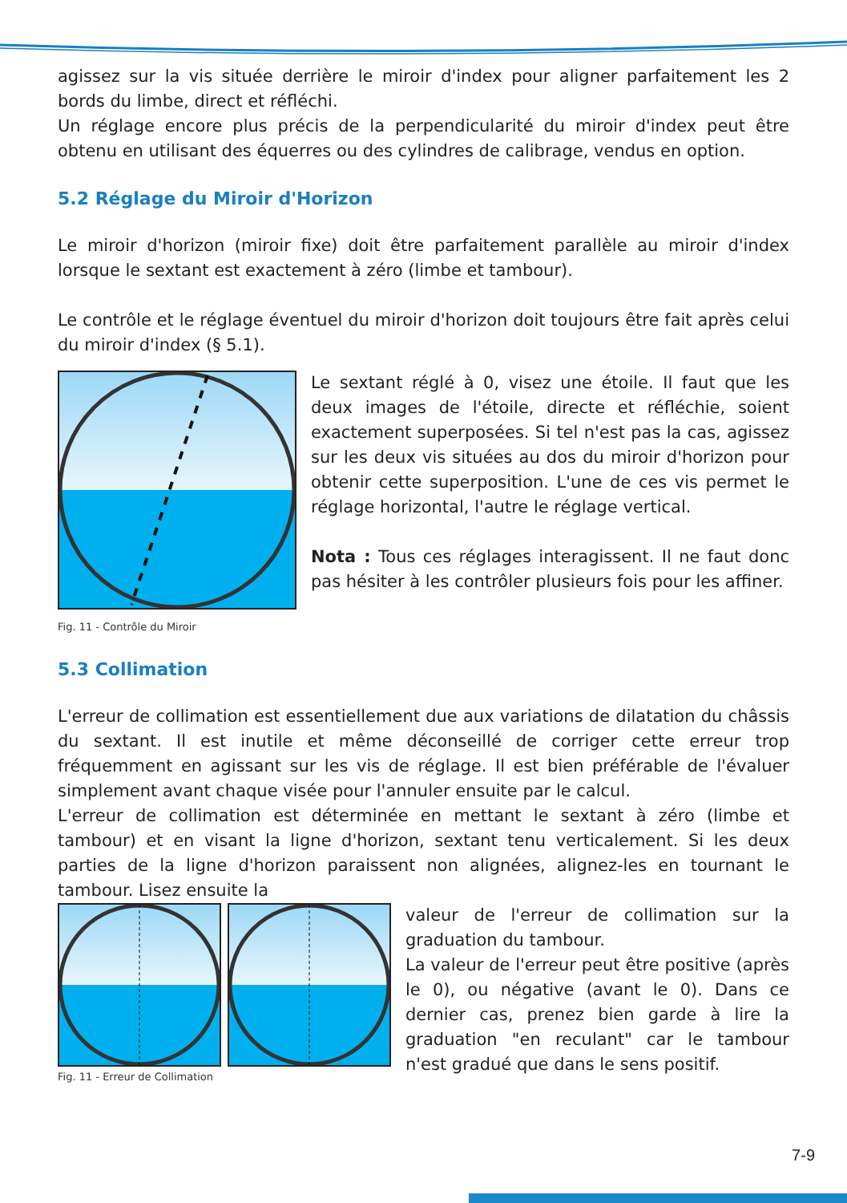agissez sur la vis située derrière le miroir d'index pour aligner parfaitement les 2 bords du limbe, direct et réfléchi.
Un réglage encore plus précis de la perpendicularité du miroir d'index peut être obtenu en utilisant des équerres ou des cylindres de calibrage, vendus en option.
5.2 Réglage du Miroir d'Horizon
Le miroir d'horizon (miroir fixe) doit être parfaitement parallèle au miroir d'index lorsque le sextant est exactement à zéro (limbe et tambour).
Le contrôle et le réglage éventuel du miroir d'horizon doit toujours être fait après celui du miroir d'index (§ 5.1).
Fig. 11 - Contrôle du Miroir
Le sextant réglé à 0, visez une étoile. Il faut que les deux images de l'étoile, directe et réfléchie, soient exactement superposées. Si tel n'est pas la cas, agissez sur les deux vis situées au dos du miroir d'horizon pour obtenir cette superposition. L'une de ces vis permet le réglage horizontal, l'autre le réglage vertical.
Nota : Tous ces réglages interagissent. Il ne faut donc pas hésiter à les contrôler plusieurs fois pour les affiner.
5.3 Collimation
L'erreur de collimation est essentiellement due aux variations de dilatation du châssis du sextant. Il est inutile et même déconseillé de corriger cette erreur trop fréquemment en agissant sur les vis de réglage. Il est bien préférable de l'évaluer simplement avant chaque visée pour l'annuler ensuite par le calcul.
L'erreur de collimation est déterminée en mettant le sextant à zéro (limbe et tambour) et en visant la ligne d'horizon, sextant tenu verticalement. Si les deux parties de la ligne d'horizon paraissent non alignées, alignez-les en tournant le tambour. Lisez ensuite la
Fig. 11 - Erreur de Collimation
valeur de l'erreur de collimation sur la graduation du tambour.
La valeur de l'erreur peut être positive (après le 0), ou négative (avant le 0). Dans ce dernier cas, prenez bien garde à lire la graduation "en reculant" car le tambour n'est gradué que dans le sens positif.
7-9